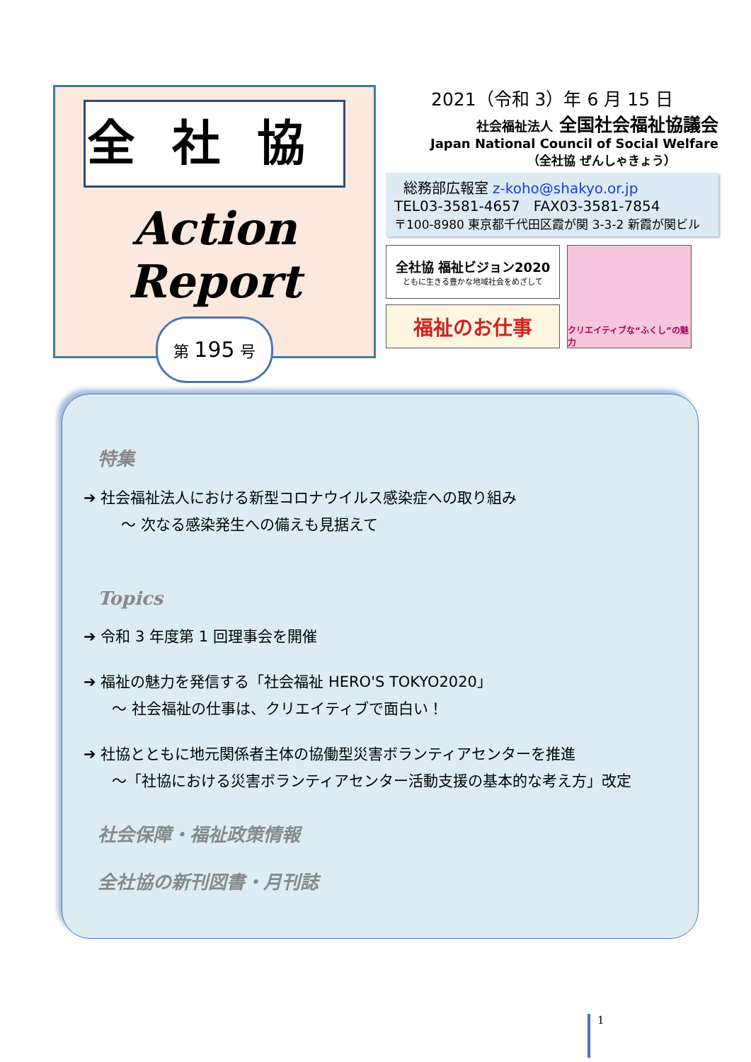全社協
Action Report
第 195 号
2021（令和 3）年 6 月 15 日
社会福祉法人 全国社会福祉協議会
Japan National Council of Social Welfare
（全社協 ぜんしゃきょう）
総務部広報室 z-koho@shakyo.or.jp
TEL03-3581-4657 FAX03-3581-7854
〒100-8980 東京都千代田区霞が関 3-3-2 新霞が関ビル
全社協 福祉ビジョン2020
ともに生きる豊かな地域社会をめざして
福祉のお仕事
クリエイティブな“ふくし”の魅力
特集
➔ 社会福祉法人における新型コロナウイルス感染症への取り組み
～ 次なる感染発生への備えも見据えて
Topics
➔ 令和 3 年度第 1 回理事会を開催
➔ 福祉の魅力を発信する「社会福祉 HERO'S TOKYO2020」
～ 社会福祉の仕事は、クリエイティブで面白い！
➔ 社協とともに地元関係者主体の協働型災害ボランティアセンターを推進
～「社協における災害ボランティアセンター活動支援の基本的な考え方」改定
社会保障・福祉政策情報
全社協の新刊図書・月刊誌
1